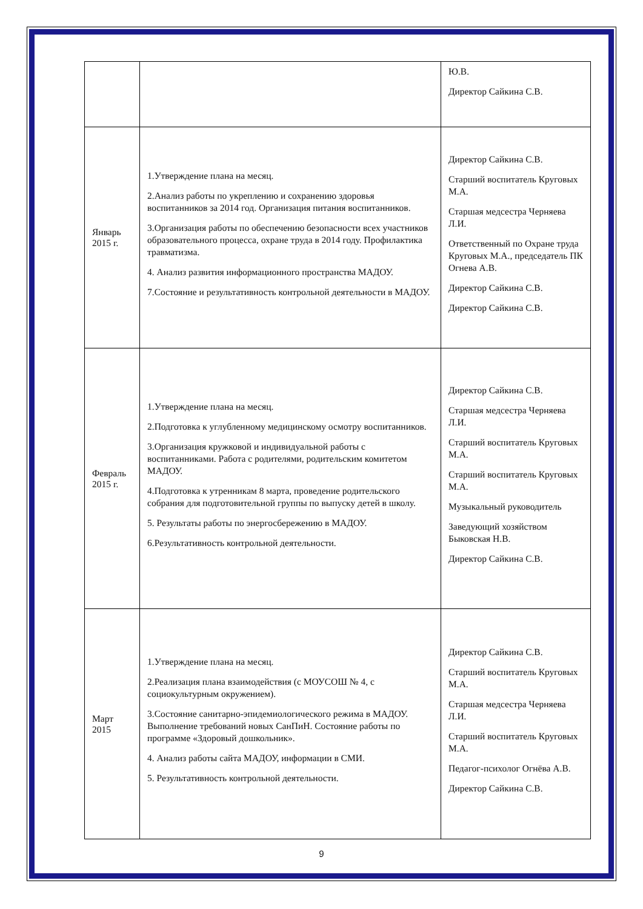| | | Ю.В. Директор Сайкина С.В. |
| Январь 2015 г. | 1.Утверждение плана на месяц. 2.Анализ работы по укреплению и сохранению здоровья воспитанников за 2014 год. Организация питания воспитанников. 3.Организация работы по обеспечению безопасности всех участников образовательного процесса, охране труда в 2014 году. Профилактика травматизма. 4. Анализ развития информационного пространства МАДОУ. 7.Состояние и результативность контрольной деятельности в МАДОУ. | Директор Сайкина С.В. Старший воспитатель Круговых М.А. Старшая медсестра Черняева Л.И. Ответственный по Охране труда Круговых М.А., председатель ПК Огнева А.В. Директор Сайкина С.В. Директор Сайкина С.В. |
| Февраль 2015 г. | 1.Утверждение плана на месяц. 2.Подготовка к углубленному медицинскому осмотру воспитанников. 3.Организация кружковой и индивидуальной работы с воспитанниками. Работа с родителями, родительским комитетом МАДОУ. 4.Подготовка к утренникам 8 марта, проведение родительского собрания для подготовительной группы по выпуску детей в школу. 5. Результаты работы по энергосбережению в МАДОУ. 6.Результативность контрольной деятельности. | Директор Сайкина С.В. Старшая медсестра Черняева Л.И. Старший воспитатель Круговых М.А. Старший воспитатель Круговых М.А. Музыкальный руководитель Заведующий хозяйством Быковская Н.В. Директор Сайкина С.В. |
| Март 2015 | 1.Утверждение плана на месяц. 2.Реализация плана взаимодействия (с МОУСОШ № 4, с социокультурным окружением). 3.Состояние санитарно-эпидемиологического режима в МАДОУ. Выполнение требований новых СанПиН. Состояние работы по программе «Здоровый дошкольник». 4. Анализ работы сайта МАДОУ, информации в СМИ. 5. Результативность контрольной деятельности. | Директор Сайкина С.В. Старший воспитатель Круговых М.А. Старшая медсестра Черняева Л.И. Старший воспитатель Круговых М.А. Педагог-психолог Огнёва А.В. Директор Сайкина С.В. |
9